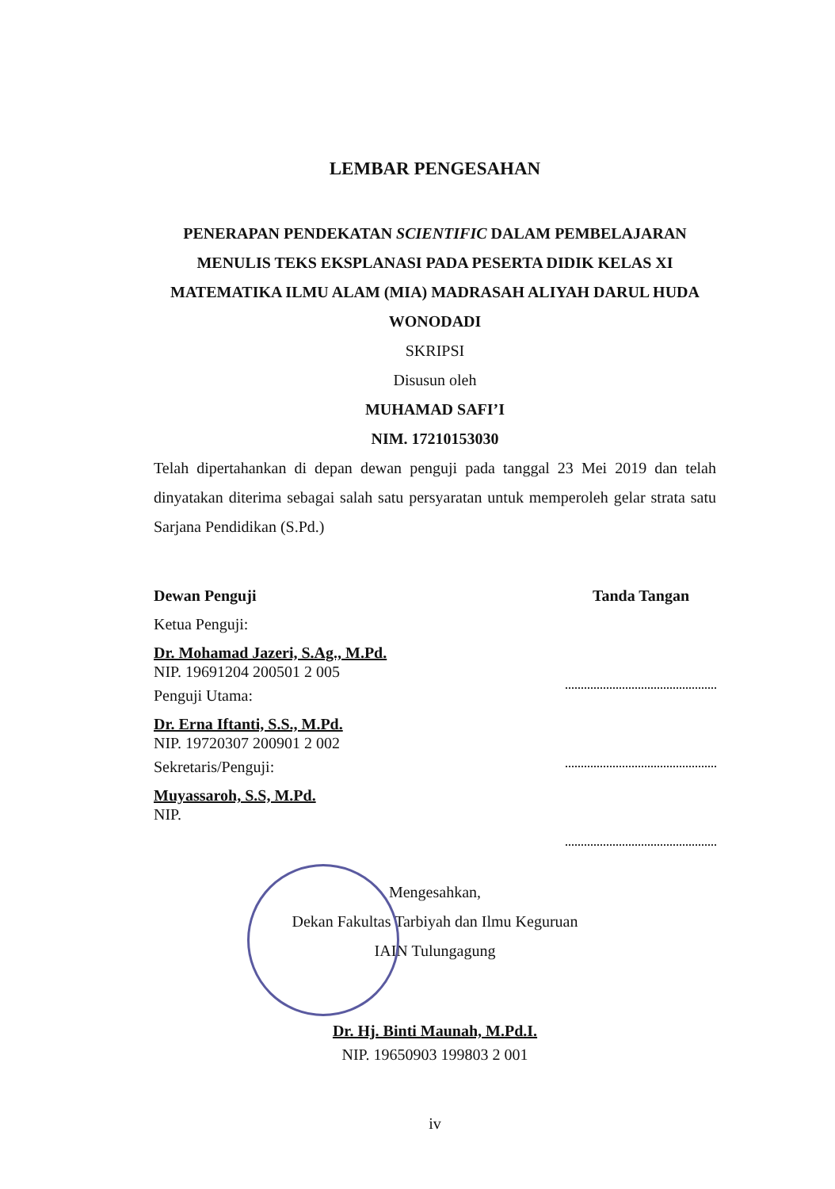LEMBAR PENGESAHAN
PENERAPAN PENDEKATAN SCIENTIFIC DALAM PEMBELAJARAN MENULIS TEKS EKSPLANASI PADA PESERTA DIDIK KELAS XI MATEMATIKA ILMU ALAM (MIA) MADRASAH ALIYAH DARUL HUDA WONODADI
SKRIPSI
Disusun oleh
MUHAMAD SAFI’I
NIM. 17210153030
Telah dipertahankan di depan dewan penguji pada tanggal 23 Mei 2019 dan telah dinyatakan diterima sebagai salah satu persyaratan untuk memperoleh gelar strata satu Sarjana Pendidikan (S.Pd.)
Dewan Penguji
Ketua Penguji:
Dr. Mohamad Jazeri, S.Ag., M.Pd.
NIP. 19691204 200501 2 005
Penguji Utama:
Dr. Erna Iftanti, S.S., M.Pd.
NIP. 19720307 200901 2 002
Sekretaris/Penguji:
Muyassaroh, S.S, M.Pd.
NIP.
Tanda Tangan
Mengesahkan,
Dekan Fakultas Tarbiyah dan Ilmu Keguruan
IAIN Tulungagung
Dr. Hj. Binti Maunah, M.Pd.I.
NIP. 19650903 199803 2 001
iv